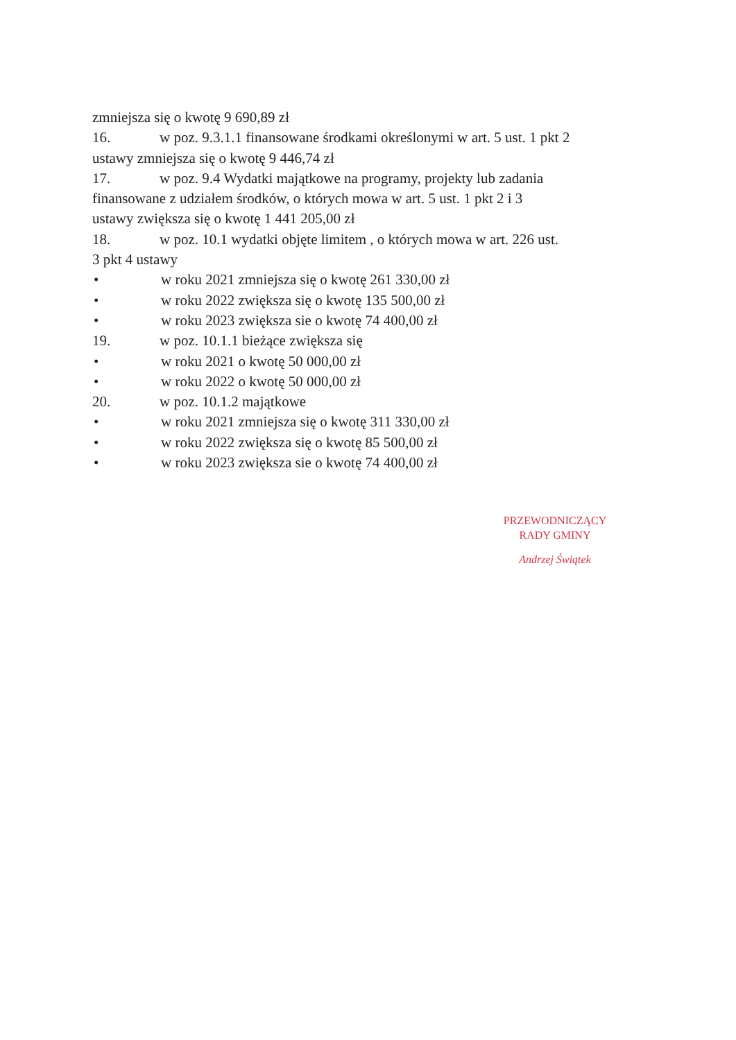zmniejsza się o kwotę 9 690,89 zł
16. w poz. 9.3.1.1 finansowane środkami określonymi w art. 5 ust. 1 pkt 2
ustawy zmniejsza się o kwotę 9 446,74 zł
17. w poz. 9.4 Wydatki majątkowe na programy, projekty lub zadania
finansowane z udziałem środków, o których mowa w art. 5 ust. 1 pkt 2 i 3
ustawy zwiększa się o kwotę 1 441 205,00 zł
18. w poz. 10.1 wydatki objęte limitem , o których mowa w art. 226 ust.
3 pkt 4 ustawy
• w roku 2021 zmniejsza się o kwotę 261 330,00 zł
• w roku 2022 zwiększa się o kwotę 135 500,00 zł
• w roku 2023 zwiększa sie o kwotę 74 400,00 zł
19. w poz. 10.1.1 bieżące zwiększa się
• w roku 2021 o kwotę 50 000,00 zł
• w roku 2022 o kwotę 50 000,00 zł
20. w poz. 10.1.2 majątkowe
• w roku 2021 zmniejsza się o kwotę 311 330,00 zł
• w roku 2022 zwiększa się o kwotę 85 500,00 zł
• w roku 2023 zwiększa sie o kwotę 74 400,00 zł
PRZEWODNICZĄCY
RADY GMINY
Andrzej Świątek